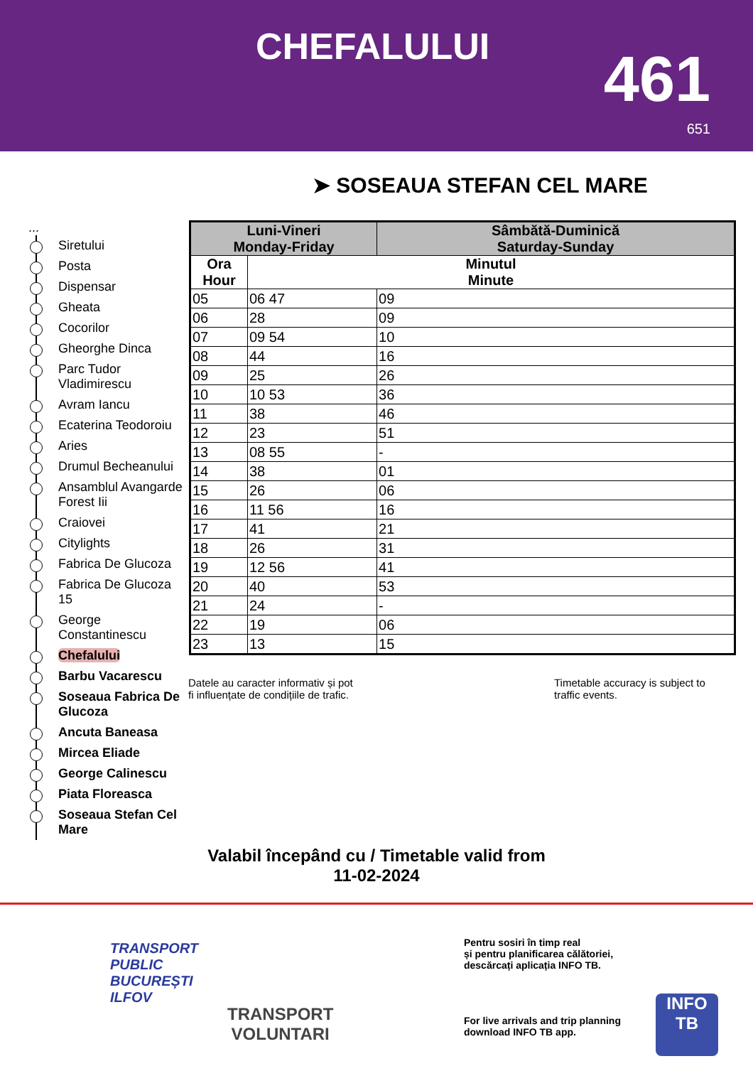CHEFALULUI 461
651
➤ SOSEAUA STEFAN CEL MARE
...
Siretului
Posta
Dispensar
Gheata
Cocorilor
Gheorghe Dinca
Parc Tudor Vladimirescu
Avram Iancu
Ecaterina Teodoroiu
Aries
Drumul Becheanului
Ansamblul Avangarde Forest Iii
Craiovei
Citylights
Fabrica De Glucoza
Fabrica De Glucoza 15
George Constantinescu
Chefalului
Barbu Vacarescu
Soseaua Fabrica De Glucoza
Ancuta Baneasa
Mircea Eliade
George Calinescu
Piata Floreasca
Soseaua Stefan Cel Mare
| Luni-Vineri Monday-Friday | | Sâmbătă-Duminică Saturday-Sunday |
| --- | --- | --- |
| Ora Hour | Minutul Minute | |
| 05 | 06 47 | 09 |
| 06 | 28 | 09 |
| 07 | 09 54 | 10 |
| 08 | 44 | 16 |
| 09 | 25 | 26 |
| 10 | 10 53 | 36 |
| 11 | 38 | 46 |
| 12 | 23 | 51 |
| 13 | 08 55 | - |
| 14 | 38 | 01 |
| 15 | 26 | 06 |
| 16 | 11 56 | 16 |
| 17 | 41 | 21 |
| 18 | 26 | 31 |
| 19 | 12 56 | 41 |
| 20 | 40 | 53 |
| 21 | 24 | - |
| 22 | 19 | 06 |
| 23 | 13 | 15 |
Datele au caracter informativ și pot
fi influențate de condițiile de trafic.
Timetable accuracy is subject to
traffic events.
Valabil începând cu / Timetable valid from
11-02-2024
TRANSPORT
PUBLIC
BUCUREȘTI
ILFOV
TRANSPORT
VOLUNTARI
Pentru sosiri în timp real
și pentru planificarea călătoriei,
descărcați aplicația INFO TB.
For live arrivals and trip planning
download INFO TB app.
INFO
TB